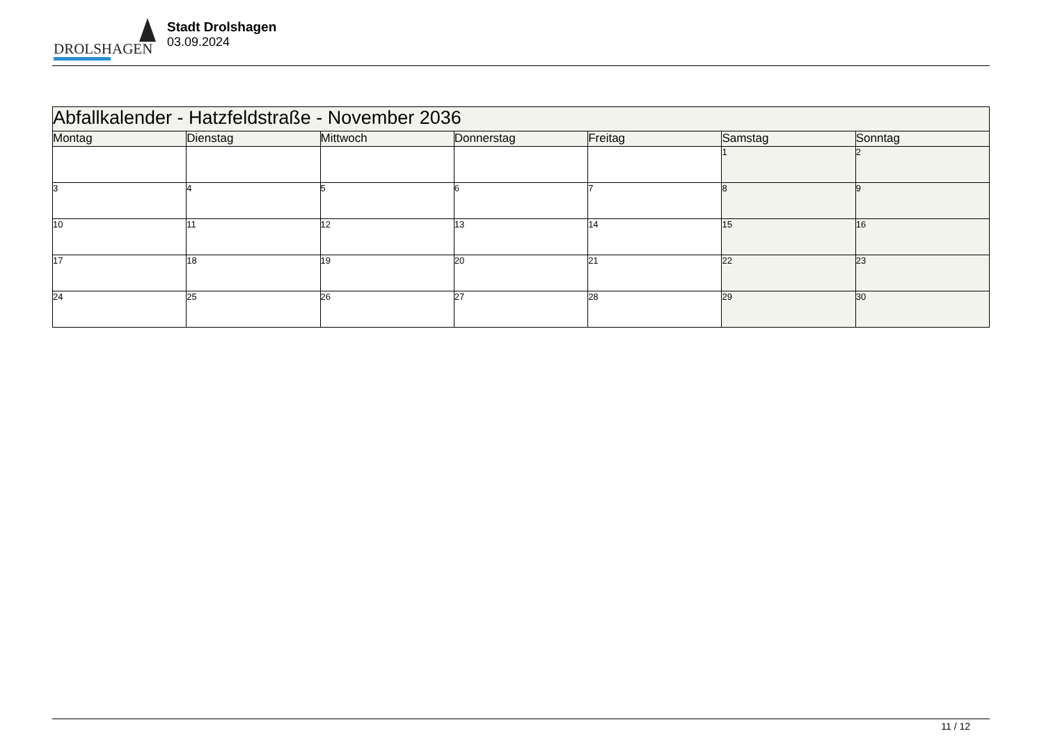DROLSHAGEN
Stadt Drolshagen
03.09.2024
| Abfallkalender - Hatzfeldstraße - November 2036 | | | | | | |
| --- | --- | --- | --- | --- | --- | --- |
| Montag | Dienstag | Mittwoch | Donnerstag | Freitag | Samstag | Sonntag |
| | | | | | 1 | 2 |
| 3 | 4 | 5 | 6 | 7 | 8 | 9 |
| 10 | 11 | 12 | 13 | 14 | 15 | 16 |
| 17 | 18 | 19 | 20 | 21 | 22 | 23 |
| 24 | 25 | 26 | 27 | 28 | 29 | 30 |
11 / 12